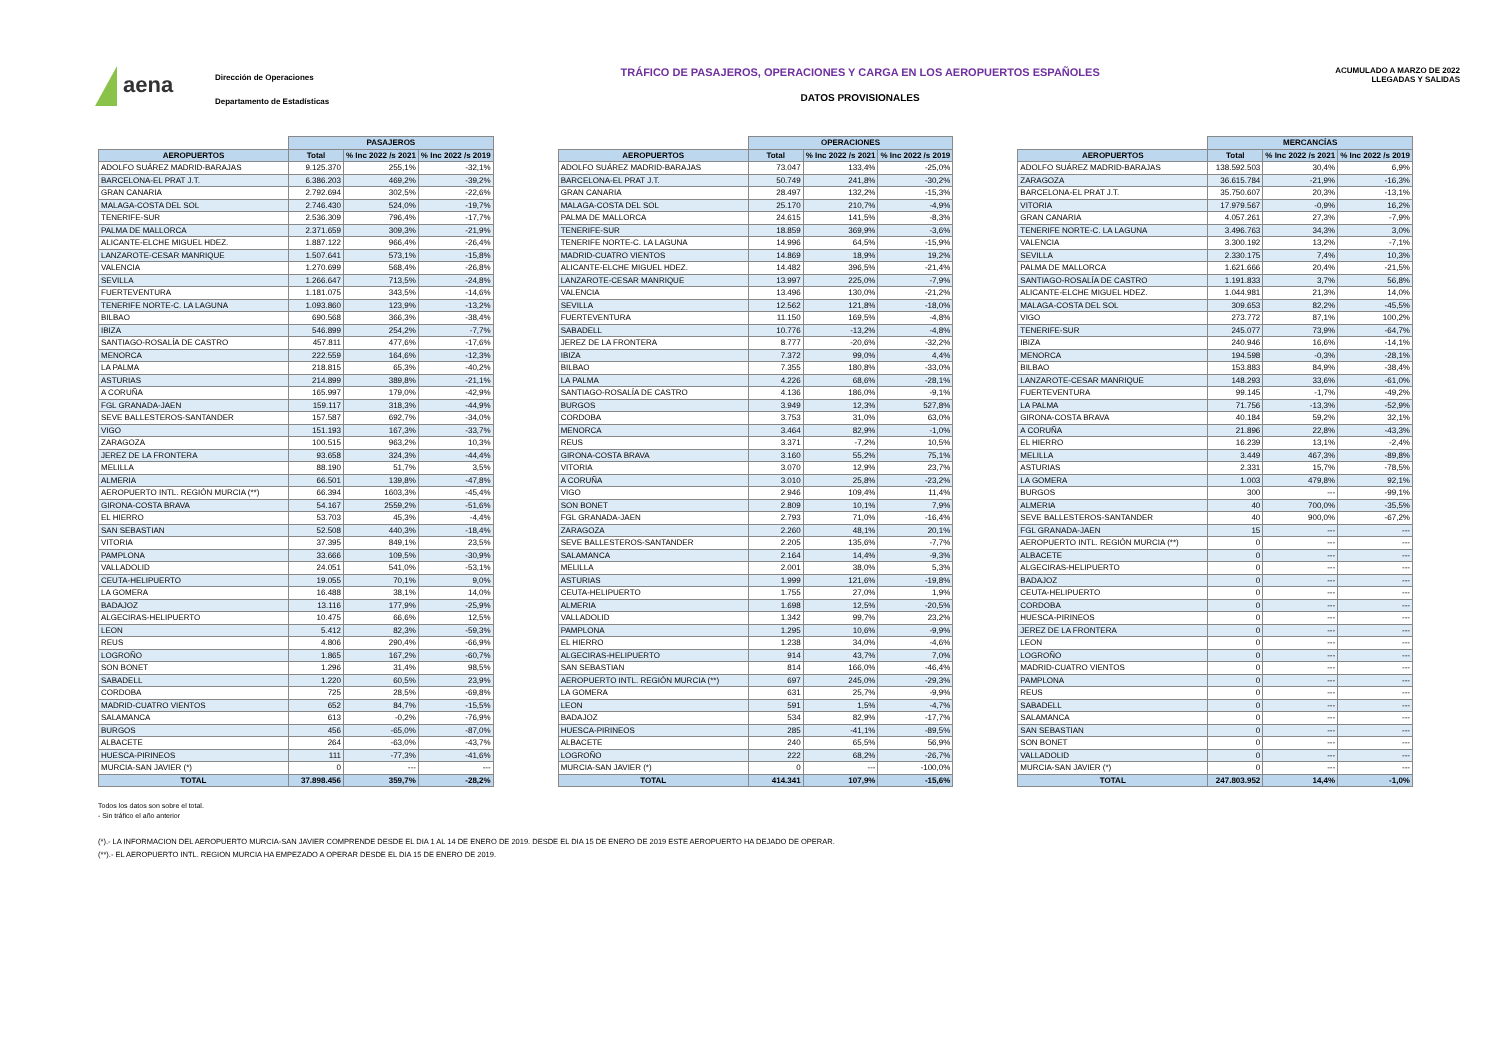aena
Dirección de Operaciones
Departamento de Estadísticas
TRÁFICO DE PASAJEROS, OPERACIONES Y CARGA EN LOS AEROPUERTOS ESPAÑOLES
DATOS PROVISIONALES
ACUMULADO A MARZO DE 2022
LLEGADAS Y SALIDAS
| | PASAJEROS | | |
| --- | --- | --- | --- |
| AEROPUERTOS | Total | % Inc 2022 /s 2021 | % Inc 2022 /s 2019 |
| ADOLFO SUÁREZ MADRID-BARAJAS | 9.125.370 | 255,1% | -32,1% |
| BARCELONA-EL PRAT J.T. | 6.386.203 | 469,2% | -39,2% |
| GRAN CANARIA | 2.792.694 | 302,5% | -22,6% |
| MALAGA-COSTA DEL SOL | 2.746.430 | 524,0% | -19,7% |
| TENERIFE-SUR | 2.536.309 | 796,4% | -17,7% |
| PALMA DE MALLORCA | 2.371.659 | 309,3% | -21,9% |
| ALICANTE-ELCHE MIGUEL HDEZ. | 1.887.122 | 966,4% | -26,4% |
| LANZAROTE-CESAR MANRIQUE | 1.507.641 | 573,1% | -15,8% |
| VALENCIA | 1.270.699 | 568,4% | -26,8% |
| SEVILLA | 1.266.647 | 713,5% | -24,8% |
| FUERTEVENTURA | 1.181.075 | 343,5% | -14,6% |
| TENERIFE NORTE-C. LA LAGUNA | 1.093.860 | 123,9% | -13,2% |
| BILBAO | 690.568 | 366,3% | -38,4% |
| IBIZA | 546.899 | 254,2% | -7,7% |
| SANTIAGO-ROSALÍA DE CASTRO | 457.811 | 477,6% | -17,6% |
| MENORCA | 222.559 | 164,6% | -12,3% |
| LA PALMA | 218.815 | 65,3% | -40,2% |
| ASTURIAS | 214.899 | 389,8% | -21,1% |
| A CORUÑA | 165.997 | 179,0% | -42,9% |
| FGL GRANADA-JAEN | 159.117 | 318,3% | -44,9% |
| SEVE BALLESTEROS-SANTANDER | 157.587 | 692,7% | -34,0% |
| VIGO | 151.193 | 167,3% | -33,7% |
| ZARAGOZA | 100.515 | 963,2% | 10,3% |
| JEREZ DE LA FRONTERA | 93.658 | 324,3% | -44,4% |
| MELILLA | 88.190 | 51,7% | 3,5% |
| ALMERIA | 66.501 | 139,8% | -47,8% |
| AEROPUERTO INTL. REGIÓN MURCIA (**) | 66.394 | 1603,3% | -45,4% |
| GIRONA-COSTA BRAVA | 54.167 | 2559,2% | -51,6% |
| EL HIERRO | 53.703 | 45,3% | -4,4% |
| SAN SEBASTIAN | 52.508 | 440,3% | -18,4% |
| VITORIA | 37.395 | 849,1% | 23,5% |
| PAMPLONA | 33.666 | 109,5% | -30,9% |
| VALLADOLID | 24.051 | 541,0% | -53,1% |
| CEUTA-HELIPUERTO | 19.055 | 70,1% | 9,0% |
| LA GOMERA | 16.488 | 38,1% | 14,0% |
| BADAJOZ | 13.116 | 177,9% | -25,9% |
| ALGECIRAS-HELIPUERTO | 10.475 | 66,6% | 12,5% |
| LEON | 5.412 | 82,3% | -59,3% |
| REUS | 4.806 | 290,4% | -66,9% |
| LOGROÑO | 1.865 | 167,2% | -60,7% |
| SON BONET | 1.296 | 31,4% | 98,5% |
| SABADELL | 1.220 | 60,5% | 23,9% |
| CORDOBA | 725 | 28,5% | -69,8% |
| MADRID-CUATRO VIENTOS | 652 | 84,7% | -15,5% |
| SALAMANCA | 613 | -0,2% | -76,9% |
| BURGOS | 456 | -65,0% | -87,0% |
| ALBACETE | 264 | -63,0% | -43,7% |
| HUESCA-PIRINEOS | 111 | -77,3% | -41,6% |
| MURCIA-SAN JAVIER (*) | 0 | --- | --- |
| TOTAL | 37.898.456 | 359,7% | -28,2% |
| | OPERACIONES | | |
| --- | --- | --- | --- |
| AEROPUERTOS | Total | % Inc 2022 /s 2021 | % Inc 2022 /s 2019 |
| ADOLFO SUÁREZ MADRID-BARAJAS | 73.047 | 133,4% | -25,0% |
| BARCELONA-EL PRAT J.T. | 50.749 | 241,8% | -30,2% |
| GRAN CANARIA | 28.497 | 132,2% | -15,3% |
| MALAGA-COSTA DEL SOL | 25.170 | 210,7% | -4,9% |
| PALMA DE MALLORCA | 24.615 | 141,5% | -8,3% |
| TENERIFE-SUR | 18.859 | 369,9% | -3,6% |
| TENERIFE NORTE-C. LA LAGUNA | 14.996 | 64,5% | -15,9% |
| MADRID-CUATRO VIENTOS | 14.869 | 18,9% | 19,2% |
| ALICANTE-ELCHE MIGUEL HDEZ. | 14.482 | 396,5% | -21,4% |
| LANZAROTE-CESAR MANRIQUE | 13.997 | 225,0% | -7,9% |
| VALENCIA | 13.496 | 130,0% | -21,2% |
| SEVILLA | 12.562 | 121,8% | -18,0% |
| FUERTEVENTURA | 11.150 | 169,5% | -4,8% |
| SABADELL | 10.776 | -13,2% | -4,8% |
| JEREZ DE LA FRONTERA | 8.777 | -20,6% | -32,2% |
| IBIZA | 7.372 | 99,0% | 4,4% |
| BILBAO | 7.355 | 180,8% | -33,0% |
| LA PALMA | 4.226 | 68,6% | -28,1% |
| SANTIAGO-ROSALÍA DE CASTRO | 4.136 | 186,0% | -9,1% |
| BURGOS | 3.949 | 12,3% | 527,8% |
| CORDOBA | 3.753 | 31,0% | 63,0% |
| MENORCA | 3.464 | 82,9% | -1,0% |
| REUS | 3.371 | -7,2% | 10,5% |
| GIRONA-COSTA BRAVA | 3.160 | 55,2% | 75,1% |
| VITORIA | 3.070 | 12,9% | 23,7% |
| A CORUÑA | 3.010 | 25,8% | -23,2% |
| VIGO | 2.946 | 109,4% | 11,4% |
| SON BONET | 2.809 | 10,1% | 7,9% |
| FGL GRANADA-JAEN | 2.793 | 71,0% | -16,4% |
| ZARAGOZA | 2.260 | 48,1% | 20,1% |
| SEVE BALLESTEROS-SANTANDER | 2.205 | 135,6% | -7,7% |
| SALAMANCA | 2.164 | 14,4% | -9,3% |
| MELILLA | 2.001 | 38,0% | 5,3% |
| ASTURIAS | 1.999 | 121,6% | -19,8% |
| CEUTA-HELIPUERTO | 1.755 | 27,0% | 1,9% |
| ALMERIA | 1.698 | 12,5% | -20,5% |
| VALLADOLID | 1.342 | 99,7% | 23,2% |
| PAMPLONA | 1.295 | 10,6% | -9,9% |
| EL HIERRO | 1.238 | 34,0% | -4,6% |
| ALGECIRAS-HELIPUERTO | 914 | 43,7% | 7,0% |
| SAN SEBASTIAN | 814 | 166,0% | -46,4% |
| AEROPUERTO INTL. REGIÓN MURCIA (**) | 697 | 245,0% | -29,3% |
| LA GOMERA | 631 | 25,7% | -9,9% |
| LEON | 591 | 1,5% | -4,7% |
| BADAJOZ | 534 | 82,9% | -17,7% |
| HUESCA-PIRINEOS | 285 | -41,1% | -89,5% |
| ALBACETE | 240 | 65,5% | 56,9% |
| LOGROÑO | 222 | 68,2% | -26,7% |
| MURCIA-SAN JAVIER (*) | 0 | --- | -100,0% |
| TOTAL | 414.341 | 107,9% | -15,6% |
| | MERCANCÍAS | | |
| --- | --- | --- | --- |
| AEROPUERTOS | Total | % Inc 2022 /s 2021 | % Inc 2022 /s 2019 |
| ADOLFO SUÁREZ MADRID-BARAJAS | 138.592.503 | 30,4% | 6,9% |
| ZARAGOZA | 36.615.784 | -21,9% | -16,3% |
| BARCELONA-EL PRAT J.T. | 35.750.607 | 20,3% | -13,1% |
| VITORIA | 17.979.567 | -0,9% | 16,2% |
| GRAN CANARIA | 4.057.261 | 27,3% | -7,9% |
| TENERIFE NORTE-C. LA LAGUNA | 3.496.763 | 34,3% | 3,0% |
| VALENCIA | 3.300.192 | 13,2% | -7,1% |
| SEVILLA | 2.330.175 | 7,4% | 10,3% |
| PALMA DE MALLORCA | 1.621.666 | 20,4% | -21,5% |
| SANTIAGO-ROSALÍA DE CASTRO | 1.191.833 | 3,7% | 56,8% |
| ALICANTE-ELCHE MIGUEL HDEZ. | 1.044.981 | 21,3% | 14,0% |
| MALAGA-COSTA DEL SOL | 309.653 | 82,2% | -45,5% |
| VIGO | 273.772 | 87,1% | 100,2% |
| TENERIFE-SUR | 245.077 | 73,9% | -64,7% |
| IBIZA | 240.946 | 16,6% | -14,1% |
| MENORCA | 194.598 | -0,3% | -28,1% |
| BILBAO | 153.883 | 84,9% | -38,4% |
| LANZAROTE-CESAR MANRIQUE | 148.293 | 33,6% | -61,0% |
| FUERTEVENTURA | 99.145 | -1,7% | -49,2% |
| LA PALMA | 71.756 | -13,3% | -52,9% |
| GIRONA-COSTA BRAVA | 40.184 | 59,2% | 32,1% |
| A CORUÑA | 21.896 | 22,8% | -43,3% |
| EL HIERRO | 16.239 | 13,1% | -2,4% |
| MELILLA | 3.449 | 467,3% | -89,8% |
| ASTURIAS | 2.331 | 15,7% | -78,5% |
| LA GOMERA | 1.003 | 479,8% | 92,1% |
| BURGOS | 300 | --- | -99,1% |
| ALMERIA | 40 | 700,0% | -35,5% |
| SEVE BALLESTEROS-SANTANDER | 40 | 900,0% | -67,2% |
| FGL GRANADA-JAEN | 15 | --- | --- |
| AEROPUERTO INTL. REGIÓN MURCIA (**) | 0 | --- | --- |
| ALBACETE | 0 | --- | --- |
| ALGECIRAS-HELIPUERTO | 0 | --- | --- |
| BADAJOZ | 0 | --- | --- |
| CEUTA-HELIPUERTO | 0 | --- | --- |
| CORDOBA | 0 | --- | --- |
| HUESCA-PIRINEOS | 0 | --- | --- |
| JEREZ DE LA FRONTERA | 0 | --- | --- |
| LEON | 0 | --- | --- |
| LOGROÑO | 0 | --- | --- |
| MADRID-CUATRO VIENTOS | 0 | --- | --- |
| PAMPLONA | 0 | --- | --- |
| REUS | 0 | --- | --- |
| SABADELL | 0 | --- | --- |
| SALAMANCA | 0 | --- | --- |
| SAN SEBASTIAN | 0 | --- | --- |
| SON BONET | 0 | --- | --- |
| VALLADOLID | 0 | --- | --- |
| MURCIA-SAN JAVIER (*) | 0 | --- | --- |
| TOTAL | 247.803.952 | 14,4% | -1,0% |
Todos los datos son sobre el total.
- Sin tráfico el año anterior
(*).- LA INFORMACION DEL AEROPUERTO MURCIA-SAN JAVIER COMPRENDE DESDE EL DIA 1 AL 14 DE ENERO DE 2019. DESDE EL DIA 15 DE ENERO DE 2019 ESTE AEROPUERTO HA DEJADO DE OPERAR.
(**).- EL AEROPUERTO INTL. REGION MURCIA HA EMPEZADO A OPERAR DESDE EL DIA 15 DE ENERO DE 2019.